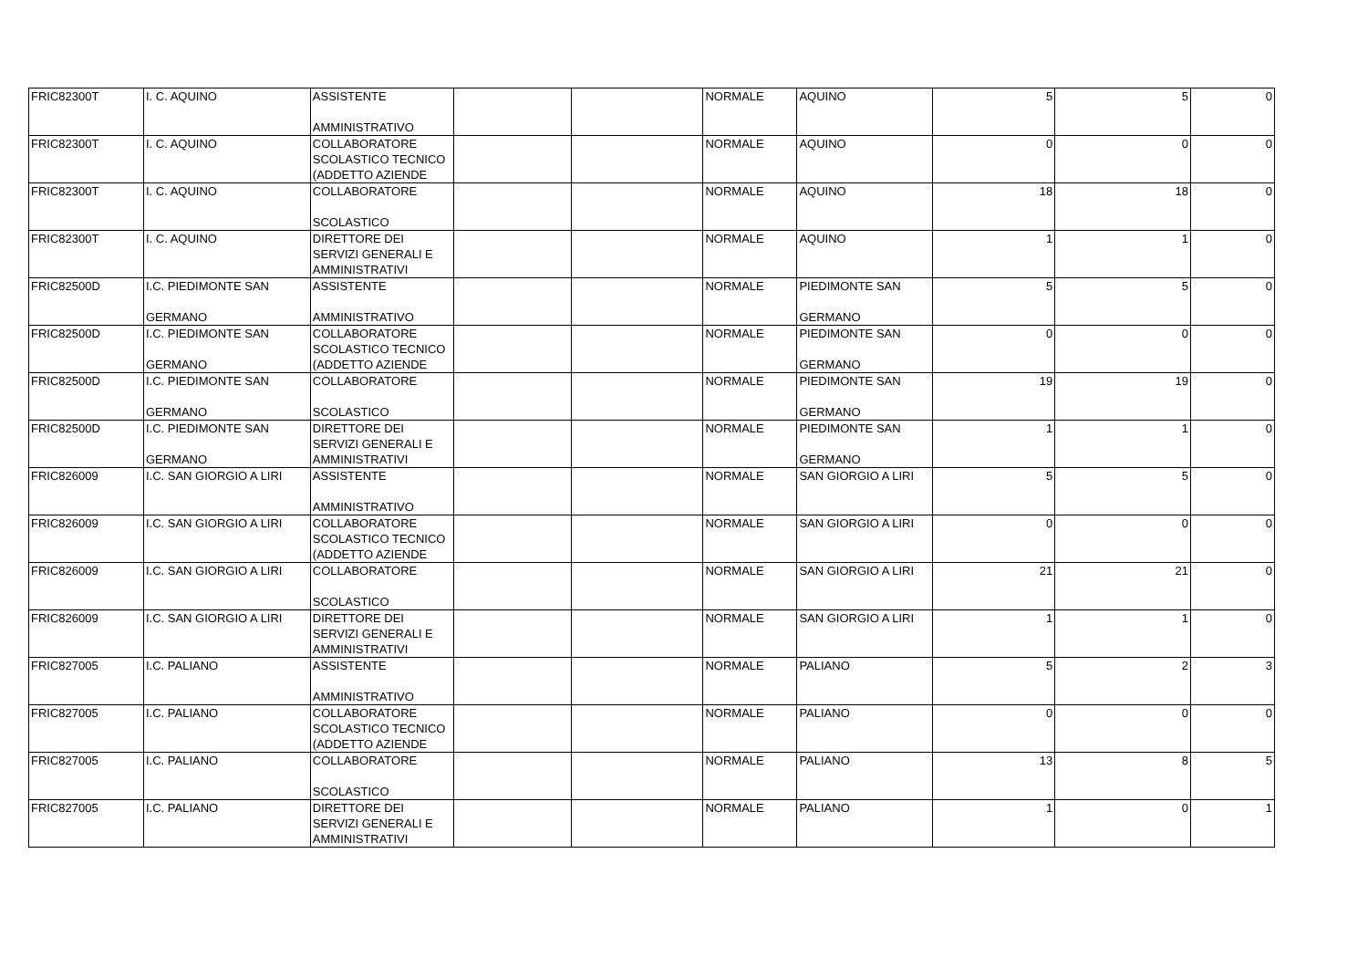| FRIC82300T | I. C. AQUINO | ASSISTENTE AMMINISTRATIVO | | | NORMALE | AQUINO | 5 | 5 | 0 |
| FRIC82300T | I. C. AQUINO | COLLABORATORE SCOLASTICO TECNICO (ADDETTO AZIENDE | | | NORMALE | AQUINO | 0 | 0 | 0 |
| FRIC82300T | I. C. AQUINO | COLLABORATORE SCOLASTICO | | | NORMALE | AQUINO | 18 | 18 | 0 |
| FRIC82300T | I. C. AQUINO | DIRETTORE DEI SERVIZI GENERALI E AMMINISTRATIVI | | | NORMALE | AQUINO | 1 | 1 | 0 |
| FRIC82500D | I.C. PIEDIMONTE SAN GERMANO | ASSISTENTE AMMINISTRATIVO | | | NORMALE | PIEDIMONTE SAN GERMANO | 5 | 5 | 0 |
| FRIC82500D | I.C. PIEDIMONTE SAN GERMANO | COLLABORATORE SCOLASTICO TECNICO (ADDETTO AZIENDE | | | NORMALE | PIEDIMONTE SAN GERMANO | 0 | 0 | 0 |
| FRIC82500D | I.C. PIEDIMONTE SAN GERMANO | COLLABORATORE SCOLASTICO | | | NORMALE | PIEDIMONTE SAN GERMANO | 19 | 19 | 0 |
| FRIC82500D | I.C. PIEDIMONTE SAN GERMANO | DIRETTORE DEI SERVIZI GENERALI E AMMINISTRATIVI | | | NORMALE | PIEDIMONTE SAN GERMANO | 1 | 1 | 0 |
| FRIC826009 | I.C. SAN GIORGIO A LIRI | ASSISTENTE AMMINISTRATIVO | | | NORMALE | SAN GIORGIO A LIRI | 5 | 5 | 0 |
| FRIC826009 | I.C. SAN GIORGIO A LIRI | COLLABORATORE SCOLASTICO TECNICO (ADDETTO AZIENDE | | | NORMALE | SAN GIORGIO A LIRI | 0 | 0 | 0 |
| FRIC826009 | I.C. SAN GIORGIO A LIRI | COLLABORATORE SCOLASTICO | | | NORMALE | SAN GIORGIO A LIRI | 21 | 21 | 0 |
| FRIC826009 | I.C. SAN GIORGIO A LIRI | DIRETTORE DEI SERVIZI GENERALI E AMMINISTRATIVI | | | NORMALE | SAN GIORGIO A LIRI | 1 | 1 | 0 |
| FRIC827005 | I.C. PALIANO | ASSISTENTE AMMINISTRATIVO | | | NORMALE | PALIANO | 5 | 2 | 3 |
| FRIC827005 | I.C. PALIANO | COLLABORATORE SCOLASTICO TECNICO (ADDETTO AZIENDE | | | NORMALE | PALIANO | 0 | 0 | 0 |
| FRIC827005 | I.C. PALIANO | COLLABORATORE SCOLASTICO | | | NORMALE | PALIANO | 13 | 8 | 5 |
| FRIC827005 | I.C. PALIANO | DIRETTORE DEI SERVIZI GENERALI E AMMINISTRATIVI | | | NORMALE | PALIANO | 1 | 0 | 1 |